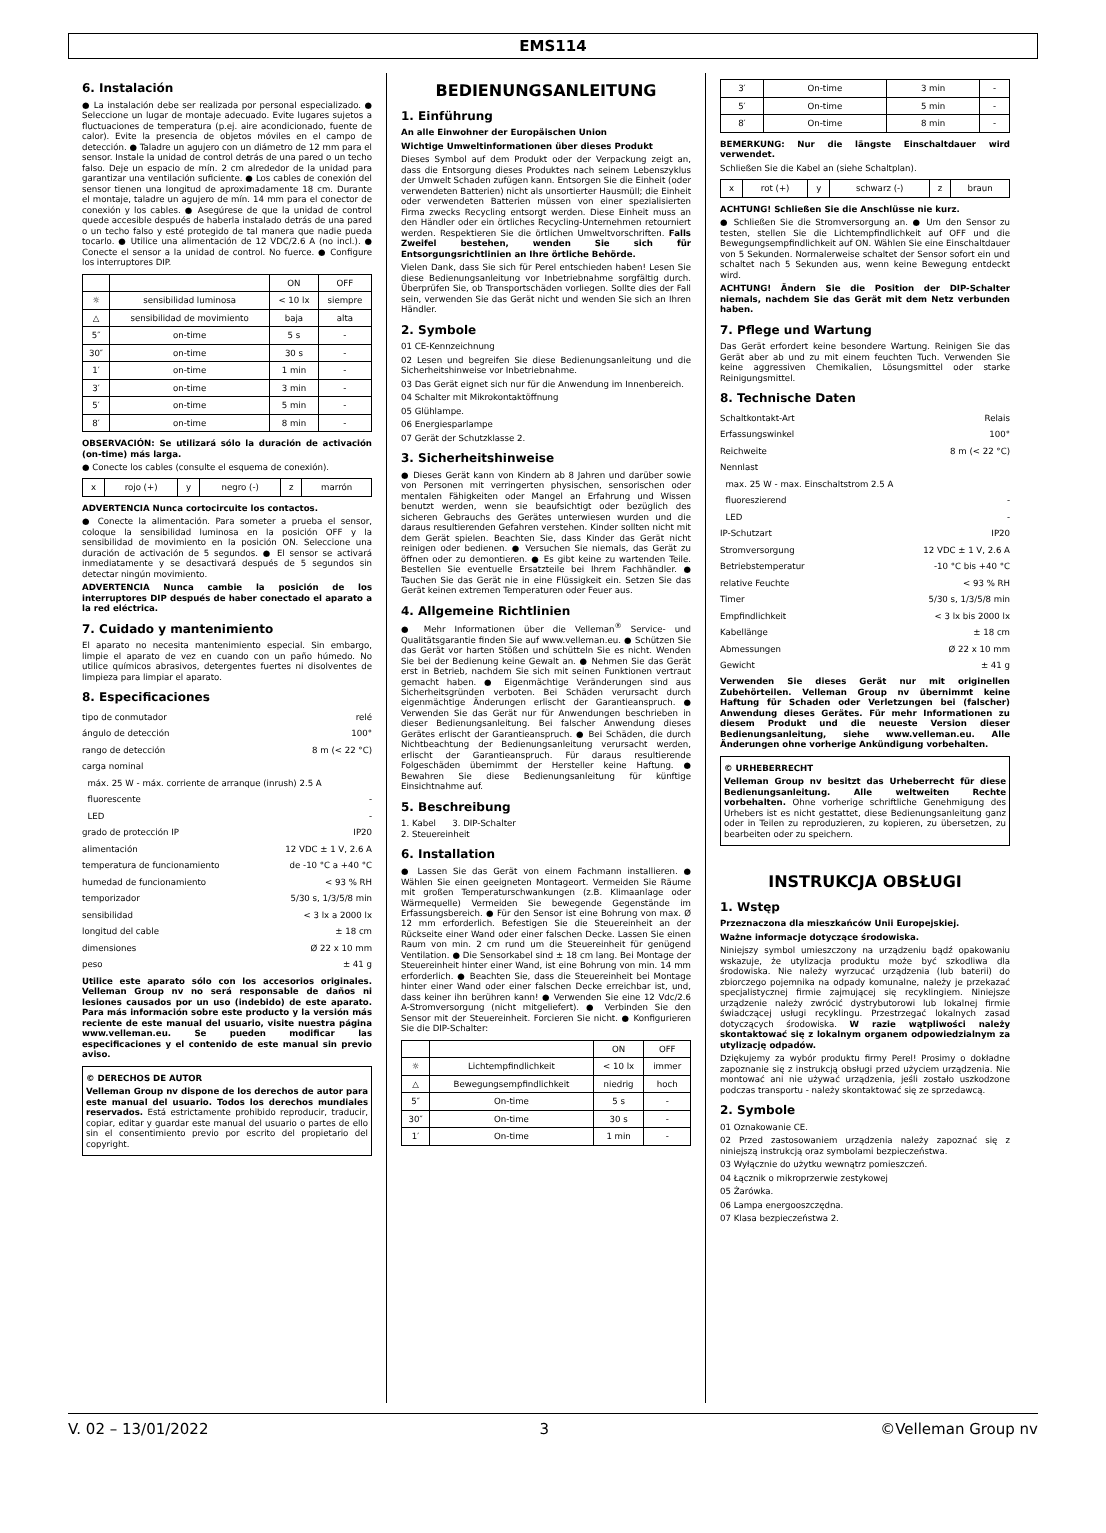EMS114
6. Instalación
● La instalación debe ser realizada por personal especializado. ● Seleccione un lugar de montaje adecuado. Evite lugares sujetos a fluctuaciones de temperatura (p.ej. aire acondicionado, fuente de calor). Evite la presencia de objetos móviles en el campo de detección. ● Taladre un agujero con un diámetro de 12 mm para el sensor. Instale la unidad de control detrás de una pared o un techo falso. Deje un espacio de mín. 2 cm alrededor de la unidad para garantizar una ventilación suficiente. ● Los cables de conexión del sensor tienen una longitud de aproximadamente 18 cm. Durante el montaje, taladre un agujero de mín. 14 mm para el conector de conexión y los cables. ● Asegúrese de que la unidad de control quede accesible después de haberla instalado detrás de una pared o un techo falso y esté protegido de tal manera que nadie pueda tocarlo. ● Utilice una alimentación de 12 VDC/2.6 A (no incl.). ● Conecte el sensor a la unidad de control. No fuerce. ● Configure los interruptores DIP.
| | | ON | OFF |
| --- | --- | --- | --- |
| ☼ | sensibilidad luminosa | < 10 lx | siempre |
| △ | sensibilidad de movimiento | baja | alta |
| 5″ | on-time | 5 s | - |
| 30″ | on-time | 30 s | - |
| 1′ | on-time | 1 min | - |
| 3′ | on-time | 3 min | - |
| 5′ | on-time | 5 min | - |
| 8′ | on-time | 8 min | - |
OBSERVACIÓN: Se utilizará sólo la duración de activación (on-time) más larga.
● Conecte los cables (consulte el esquema de conexión).
| x | rojo (+) | y | negro (-) | z | marrón |
ADVERTENCIA Nunca cortocircuite los contactos.
● Conecte la alimentación. Para someter a prueba el sensor, coloque la sensibilidad luminosa en la posición OFF y la sensibilidad de movimiento en la posición ON. Seleccione una duración de activación de 5 segundos. ● El sensor se activará inmediatamente y se desactivará después de 5 segundos sin detectar ningún movimiento.
ADVERTENCIA Nunca cambie la posición de los interruptores DIP después de haber conectado el aparato a la red eléctrica.
7. Cuidado y mantenimiento
El aparato no necesita mantenimiento especial. Sin embargo, limpie el aparato de vez en cuando con un paño húmedo. No utilice químicos abrasivos, detergentes fuertes ni disolventes de limpieza para limpiar el aparato.
8. Especificaciones
tipo de conmutador relé
ángulo de detección 100°
rango de detección 8 m (< 22 °C)
carga nominal
máx. 25 W - máx. corriente de arranque (inrush) 2.5 A
fluorescente -
LED -
grado de protección IP IP20
alimentación 12 VDC ± 1 V, 2.6 A
temperatura de funcionamiento de -10 °C a +40 °C
humedad de funcionamiento < 93 % RH
temporizador 5/30 s, 1/3/5/8 min
sensibilidad < 3 lx a 2000 lx
longitud del cable ± 18 cm
dimensiones Ø 22 x 10 mm
peso ± 41 g
Utilice este aparato sólo con los accesorios originales. Velleman Group nv no será responsable de daños ni lesiones causados por un uso (indebido) de este aparato. Para más información sobre este producto y la versión más reciente de este manual del usuario, visite nuestra página www.velleman.eu. Se pueden modificar las especificaciones y el contenido de este manual sin previo aviso.
© DERECHOS DE AUTOR
Velleman Group nv dispone de los derechos de autor para este manual del usuario. Todos los derechos mundiales reservados. Está estrictamente prohibido reproducir, traducir, copiar, editar y guardar este manual del usuario o partes de ello sin el consentimiento previo por escrito del propietario del copyright.
BEDIENUNGSANLEITUNG
1. Einführung
An alle Einwohner der Europäischen Union
Wichtige Umweltinformationen über dieses Produkt
Dieses Symbol auf dem Produkt oder der Verpackung zeigt an, dass die Entsorgung dieses Produktes nach seinem Lebenszyklus der Umwelt Schaden zufügen kann. Entsorgen Sie die Einheit (oder verwendeten Batterien) nicht als unsortierter Hausmüll; die Einheit oder verwendeten Batterien müssen von einer spezialisierten Firma zwecks Recycling entsorgt werden. Diese Einheit muss an den Händler oder ein örtliches Recycling-Unternehmen retourniert werden. Respektieren Sie die örtlichen Umweltvorschriften. Falls Zweifel bestehen, wenden Sie sich für Entsorgungsrichtlinien an Ihre örtliche Behörde.
Vielen Dank, dass Sie sich für Perel entschieden haben! Lesen Sie diese Bedienungsanleitung vor Inbetriebnahme sorgfältig durch. Überprüfen Sie, ob Transportschäden vorliegen. Sollte dies der Fall sein, verwenden Sie das Gerät nicht und wenden Sie sich an Ihren Händler.
2. Symbole
01 CE-Kennzeichnung
02 Lesen und begreifen Sie diese Bedienungsanleitung und die Sicherheitshinweise vor Inbetriebnahme.
03 Das Gerät eignet sich nur für die Anwendung im Innenbereich.
04 Schalter mit Mikrokontaktöffnung
05 Glühlampe.
06 Energiesparlampe
07 Gerät der Schutzklasse 2.
3. Sicherheitshinweise
● Dieses Gerät kann von Kindern ab 8 Jahren und darüber sowie von Personen mit verringerten physischen, sensorischen oder mentalen Fähigkeiten oder Mangel an Erfahrung und Wissen benutzt werden, wenn sie beaufsichtigt oder bezüglich des sicheren Gebrauchs des Gerätes unterwiesen wurden und die daraus resultierenden Gefahren verstehen. Kinder sollten nicht mit dem Gerät spielen. Beachten Sie, dass Kinder das Gerät nicht reinigen oder bedienen. ● Versuchen Sie niemals, das Gerät zu öffnen oder zu demontieren. ● Es gibt keine zu wartenden Teile. Bestellen Sie eventuelle Ersatzteile bei Ihrem Fachhändler. ● Tauchen Sie das Gerät nie in eine Flüssigkeit ein. Setzen Sie das Gerät keinen extremen Temperaturen oder Feuer aus.
4. Allgemeine Richtlinien
● Mehr Informationen über die Velleman<sup>®</sup> Service- und Qualitätsgarantie finden Sie auf www.velleman.eu. ● Schützen Sie das Gerät vor harten Stößen und schütteln Sie es nicht. Wenden Sie bei der Bedienung keine Gewalt an. ● Nehmen Sie das Gerät erst in Betrieb, nachdem Sie sich mit seinen Funktionen vertraut gemacht haben. ● Eigenmächtige Veränderungen sind aus Sicherheitsgründen verboten. Bei Schäden verursacht durch eigenmächtige Änderungen erlischt der Garantieanspruch. ● Verwenden Sie das Gerät nur für Anwendungen beschrieben in dieser Bedienungsanleitung. Bei falscher Anwendung dieses Gerätes erlischt der Garantieanspruch. ● Bei Schäden, die durch Nichtbeachtung der Bedienungsanleitung verursacht werden, erlischt der Garantieanspruch. Für daraus resultierende Folgeschäden übernimmt der Hersteller keine Haftung. ● Bewahren Sie diese Bedienungsanleitung für künftige Einsichtnahme auf.
5. Beschreibung
1. Kabel 3. DIP-Schalter
2. Steuereinheit
6. Installation
● Lassen Sie das Gerät von einem Fachmann installieren. ● Wählen Sie einen geeigneten Montageort. Vermeiden Sie Räume mit großen Temperaturschwankungen (z.B. Klimaanlage oder Wärmequelle) Vermeiden Sie bewegende Gegenstände im Erfassungsbereich. ● Für den Sensor ist eine Bohrung von max. Ø 12 mm erforderlich. Befestigen Sie die Steuereinheit an der Rückseite einer Wand oder einer falschen Decke. Lassen Sie einen Raum von min. 2 cm rund um die Steuereinheit für genügend Ventilation. ● Die Sensorkabel sind ± 18 cm lang. Bei Montage der Steuereinheit hinter einer Wand, ist eine Bohrung von min. 14 mm erforderlich. ● Beachten Sie, dass die Steuereinheit bei Montage hinter einer Wand oder einer falschen Decke erreichbar ist, und, dass keiner ihn berühren kann! ● Verwenden Sie eine 12 Vdc/2.6 A-Stromversorgung (nicht mitgeliefert). ● Verbinden Sie den Sensor mit der Steuereinheit. Forcieren Sie nicht. ● Konfigurieren Sie die DIP-Schalter:
| | | ON | OFF |
| --- | --- | --- | --- |
| ☼ | Lichtempfindlichkeit | < 10 lx | immer |
| △ | Bewegungsempfindlichkeit | niedrig | hoch |
| 5″ | On-time | 5 s | - |
| 30″ | On-time | 30 s | - |
| 1′ | On-time | 1 min | - |
| 3′ | On-time | 3 min | - |
| 5′ | On-time | 5 min | - |
| 8′ | On-time | 8 min | - |
BEMERKUNG: Nur die längste Einschaltdauer wird verwendet.
Schließen Sie die Kabel an (siehe Schaltplan).
| x | rot (+) | y | schwarz (-) | z | braun |
ACHTUNG! Schließen Sie die Anschlüsse nie kurz.
● Schließen Sie die Stromversorgung an. ● Um den Sensor zu testen, stellen Sie die Lichtempfindlichkeit auf OFF und die Bewegungsempfindlichkeit auf ON. Wählen Sie eine Einschaltdauer von 5 Sekunden. Normalerweise schaltet der Sensor sofort ein und schaltet nach 5 Sekunden aus, wenn keine Bewegung entdeckt wird.
ACHTUNG! Ändern Sie die Position der DIP-Schalter niemals, nachdem Sie das Gerät mit dem Netz verbunden haben.
7. Pflege und Wartung
Das Gerät erfordert keine besondere Wartung. Reinigen Sie das Gerät aber ab und zu mit einem feuchten Tuch. Verwenden Sie keine aggressiven Chemikalien, Lösungsmittel oder starke Reinigungsmittel.
8. Technische Daten
Schaltkontakt-Art Relais
Erfassungswinkel 100°
Reichweite 8 m (< 22 °C)
Nennlast
max. 25 W - max. Einschaltstrom 2.5 A
fluoreszierend -
LED -
IP-Schutzart IP20
Stromversorgung 12 VDC ± 1 V, 2.6 A
Betriebstemperatur -10 °C bis +40 °C
relative Feuchte < 93 % RH
Timer 5/30 s, 1/3/5/8 min
Empfindlichkeit < 3 lx bis 2000 lx
Kabellänge ± 18 cm
Abmessungen Ø 22 x 10 mm
Gewicht ± 41 g
Verwenden Sie dieses Gerät nur mit originellen Zubehörteilen. Velleman Group nv übernimmt keine Haftung für Schaden oder Verletzungen bei (falscher) Anwendung dieses Gerätes. Für mehr Informationen zu diesem Produkt und die neueste Version dieser Bedienungsanleitung, siehe www.velleman.eu. Alle Änderungen ohne vorherige Ankündigung vorbehalten.
© URHEBERRECHT
Velleman Group nv besitzt das Urheberrecht für diese Bedienungsanleitung. Alle weltweiten Rechte vorbehalten. Ohne vorherige schriftliche Genehmigung des Urhebers ist es nicht gestattet, diese Bedienungsanleitung ganz oder in Teilen zu reproduzieren, zu kopieren, zu übersetzen, zu bearbeiten oder zu speichern.
INSTRUKCJA OBSŁUGI
1. Wstęp
Przeznaczona dla mieszkańców Unii Europejskiej.
Ważne informacje dotyczące środowiska.
Niniejszy symbol umieszczony na urządzeniu bądź opakowaniu wskazuje, że utylizacja produktu może być szkodliwa dla środowiska. Nie należy wyrzucać urządzenia (lub baterii) do zbiorczego pojemnika na odpady komunalne, należy je przekazać specjalistycznej firmie zajmującej się recyklingiem. Niniejsze urządzenie należy zwrócić dystrybutorowi lub lokalnej firmie świadczącej usługi recyklingu. Przestrzegać lokalnych zasad dotyczących środowiska. W razie wątpliwości należy skontaktować się z lokalnym organem odpowiedzialnym za utylizację odpadów.
Dziękujemy za wybór produktu firmy Perel! Prosimy o dokładne zapoznanie się z instrukcją obsługi przed użyciem urządzenia. Nie montować ani nie używać urządzenia, jeśli zostało uszkodzone podczas transportu - należy skontaktować się ze sprzedawcą.
2. Symbole
01 Oznakowanie CE.
02 Przed zastosowaniem urządzenia należy zapoznać się z niniejszą instrukcją oraz symbolami bezpieczeństwa.
03 Wyłącznie do użytku wewnątrz pomieszczeń.
04 Łącznik o mikroprzerwie zestykowej
05 Żarówka.
06 Lampa energooszczędna.
07 Klasa bezpieczeństwa 2.
V. 02 – 13/01/2022 3 ©Velleman Group nv